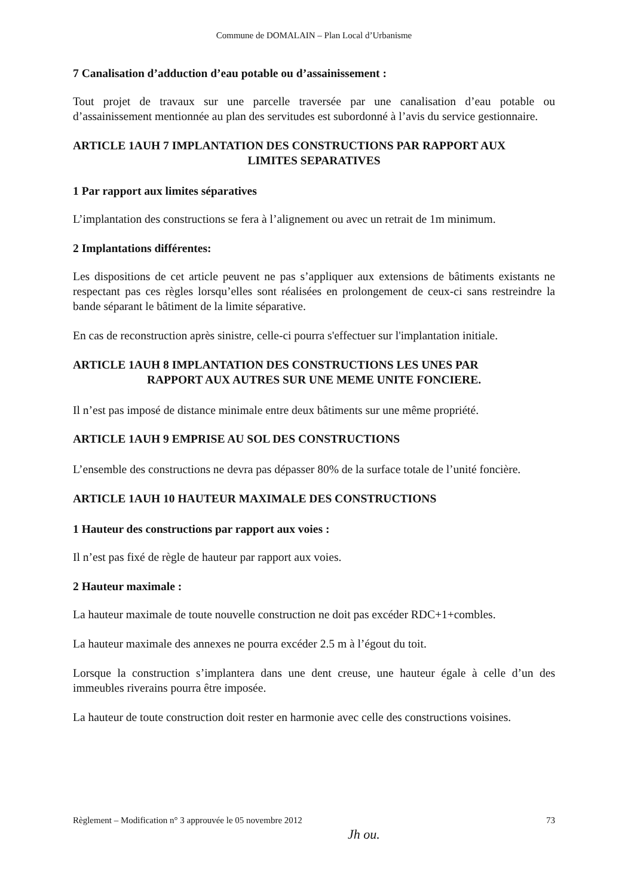Commune de DOMALAIN – Plan Local d’Urbanisme
7 Canalisation d’adduction d’eau potable ou d’assainissement :
Tout projet de travaux sur une parcelle traversée par une canalisation d’eau potable ou d’assainissement mentionnée au plan des servitudes est subordonné à l’avis du service gestionnaire.
ARTICLE 1AUH 7 IMPLANTATION DES CONSTRUCTIONS PAR RAPPORT AUX
LIMITES SEPARATIVES
1 Par rapport aux limites séparatives
L’implantation des constructions se fera à l’alignement ou avec un retrait de 1m minimum.
2 Implantations différentes:
Les dispositions de cet article peuvent ne pas s’appliquer aux extensions de bâtiments existants ne respectant pas ces règles lorsqu’elles sont réalisées en prolongement de ceux-ci sans restreindre la bande séparant le bâtiment de la limite séparative.
En cas de reconstruction après sinistre, celle-ci pourra s'effectuer sur l'implantation initiale.
ARTICLE 1AUH 8 IMPLANTATION DES CONSTRUCTIONS LES UNES PAR
RAPPORT AUX AUTRES SUR UNE MEME UNITE FONCIERE.
Il n’est pas imposé de distance minimale entre deux bâtiments sur une même propriété.
ARTICLE 1AUH 9 EMPRISE AU SOL DES CONSTRUCTIONS
L’ensemble des constructions ne devra pas dépasser 80% de la surface totale de l’unité foncière.
ARTICLE 1AUH 10 HAUTEUR MAXIMALE DES CONSTRUCTIONS
1 Hauteur des constructions par rapport aux voies :
Il n’est pas fixé de règle de hauteur par rapport aux voies.
2 Hauteur maximale :
La hauteur maximale de toute nouvelle construction ne doit pas excéder RDC+1+combles.
La hauteur maximale des annexes ne pourra excéder 2.5 m à l’égout du toit.
Lorsque la construction s’implantera dans une dent creuse, une hauteur égale à celle d’un des immeubles riverains pourra être imposée.
La hauteur de toute construction doit rester en harmonie avec celle des constructions voisines.
Règlement – Modification n° 3 approuvée le 05 novembre 2012 73
Jh ou.